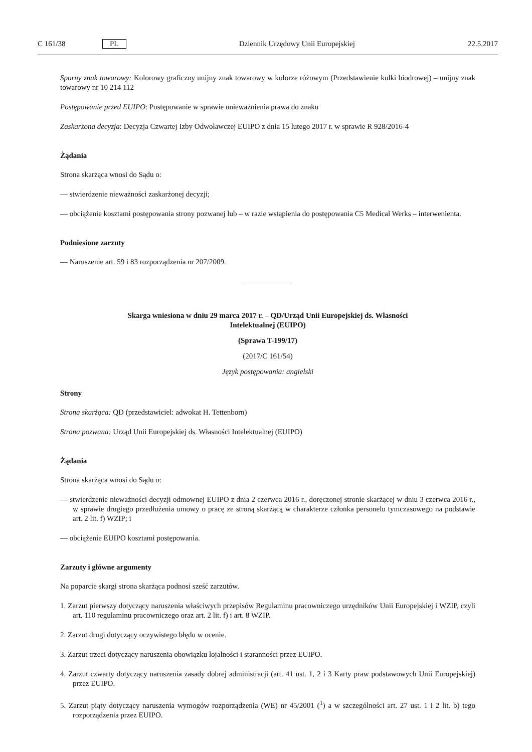C 161/38 PL Dziennik Urzędowy Unii Europejskiej 22.5.2017
Sporny znak towarowy: Kolorowy graficzny unijny znak towarowy w kolorze różowym (Przedstawienie kulki biodrowej) – unijny znak towarowy nr 10 214 112
Postępowanie przed EUIPO: Postępowanie w sprawie unieważnienia prawa do znaku
Zaskarżona decyzja: Decyzja Czwartej Izby Odwoławczej EUIPO z dnia 15 lutego 2017 r. w sprawie R 928/2016-4
Żądania
Strona skarżąca wnosi do Sądu o:
— stwierdzenie nieważności zaskarżonej decyzji;
— obciążenie kosztami postępowania strony pozwanej lub – w razie wstąpienia do postępowania C5 Medical Werks – interwenienta.
Podniesione zarzuty
— Naruszenie art. 59 i 83 rozporządzenia nr 207/2009.
Skarga wniesiona w dniu 29 marca 2017 r. – QD/Urząd Unii Europejskiej ds. Własności
Intelektualnej (EUIPO)
(Sprawa T-199/17)
(2017/C 161/54)
Język postępowania: angielski
Strony
Strona skarżąca: QD (przedstawiciel: adwokat H. Tettenborn)
Strona pozwana: Urząd Unii Europejskiej ds. Własności Intelektualnej (EUIPO)
Żądania
Strona skarżąca wnosi do Sądu o:
— stwierdzenie nieważności decyzji odmownej EUIPO z dnia 2 czerwca 2016 r., doręczonej stronie skarżącej w dniu 3 czerwca 2016 r., w sprawie drugiego przedłużenia umowy o pracę ze stroną skarżącą w charakterze członka personelu tymczasowego na podstawie art. 2 lit. f) WZIP; i
— obciążenie EUIPO kosztami postępowania.
Zarzuty i główne argumenty
Na poparcie skargi strona skarżąca podnosi sześć zarzutów.
1. Zarzut pierwszy dotyczący naruszenia właściwych przepisów Regulaminu pracowniczego urzędników Unii Europejskiej i WZIP, czyli art. 110 regulaminu pracowniczego oraz art. 2 lit. f) i art. 8 WZIP.
2. Zarzut drugi dotyczący oczywistego błędu w ocenie.
3. Zarzut trzeci dotyczący naruszenia obowiązku lojalności i staranności przez EUIPO.
4. Zarzut czwarty dotyczący naruszenia zasady dobrej administracji (art. 41 ust. 1, 2 i 3 Karty praw podstawowych Unii Europejskiej) przez EUIPO.
5. Zarzut piąty dotyczący naruszenia wymogów rozporządzenia (WE) nr 45/2001 (<sup>1</sup>) a w szczególności art. 27 ust. 1 i 2 lit. b) tego rozporządzenia przez EUIPO.